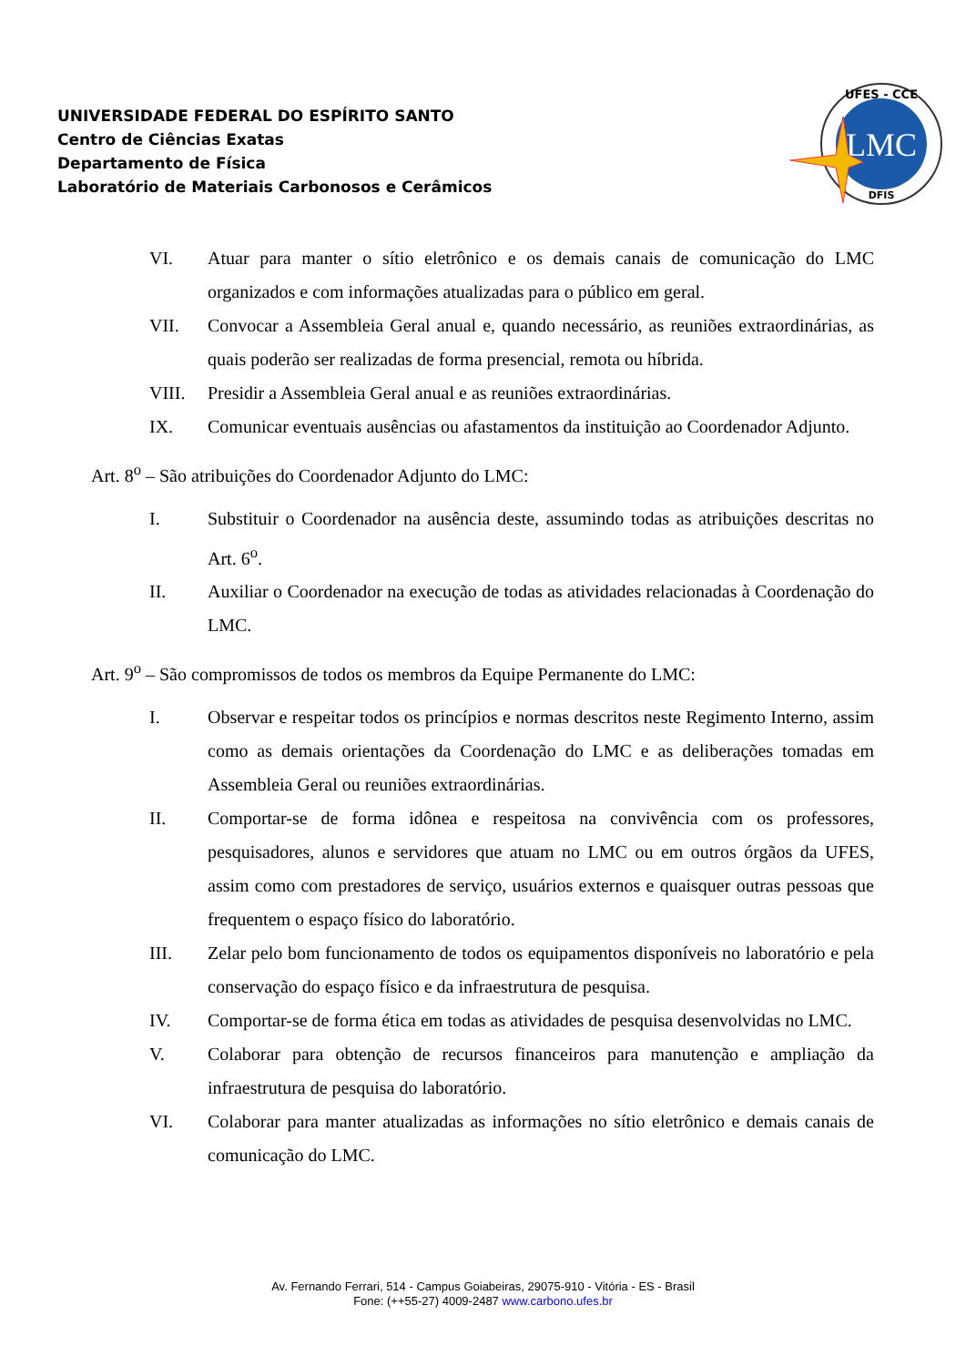UNIVERSIDADE FEDERAL DO ESPÍRITO SANTO
Centro de Ciências Exatas
Departamento de Física
Laboratório de Materiais Carbonosos e Cerâmicos
LMC
UFES - CCE
DFIS
VI. Atuar para manter o sítio eletrônico e os demais canais de comunicação do LMC organizados e com informações atualizadas para o público em geral.
VII. Convocar a Assembleia Geral anual e, quando necessário, as reuniões extraordinárias, as quais poderão ser realizadas de forma presencial, remota ou híbrida.
VIII. Presidir a Assembleia Geral anual e as reuniões extraordinárias.
IX. Comunicar eventuais ausências ou afastamentos da instituição ao Coordenador Adjunto.
Art. 8<sup>o</sup> – São atribuições do Coordenador Adjunto do LMC:
I. Substituir o Coordenador na ausência deste, assumindo todas as atribuições descritas no Art. 6<sup>o</sup>.
II. Auxiliar o Coordenador na execução de todas as atividades relacionadas à Coordenação do LMC.
Art. 9<sup>o</sup> – São compromissos de todos os membros da Equipe Permanente do LMC:
I. Observar e respeitar todos os princípios e normas descritos neste Regimento Interno, assim como as demais orientações da Coordenação do LMC e as deliberações tomadas em Assembleia Geral ou reuniões extraordinárias.
II. Comportar-se de forma idônea e respeitosa na convivência com os professores, pesquisadores, alunos e servidores que atuam no LMC ou em outros órgãos da UFES, assim como com prestadores de serviço, usuários externos e quaisquer outras pessoas que frequentem o espaço físico do laboratório.
III. Zelar pelo bom funcionamento de todos os equipamentos disponíveis no laboratório e pela conservação do espaço físico e da infraestrutura de pesquisa.
IV. Comportar-se de forma ética em todas as atividades de pesquisa desenvolvidas no LMC.
V. Colaborar para obtenção de recursos financeiros para manutenção e ampliação da infraestrutura de pesquisa do laboratório.
VI. Colaborar para manter atualizadas as informações no sítio eletrônico e demais canais de comunicação do LMC.
Av. Fernando Ferrari, 514 - Campus Goiabeiras, 29075-910 - Vitória - ES - Brasil
Fone: (++55-27) 4009-2487 www.carbono.ufes.br